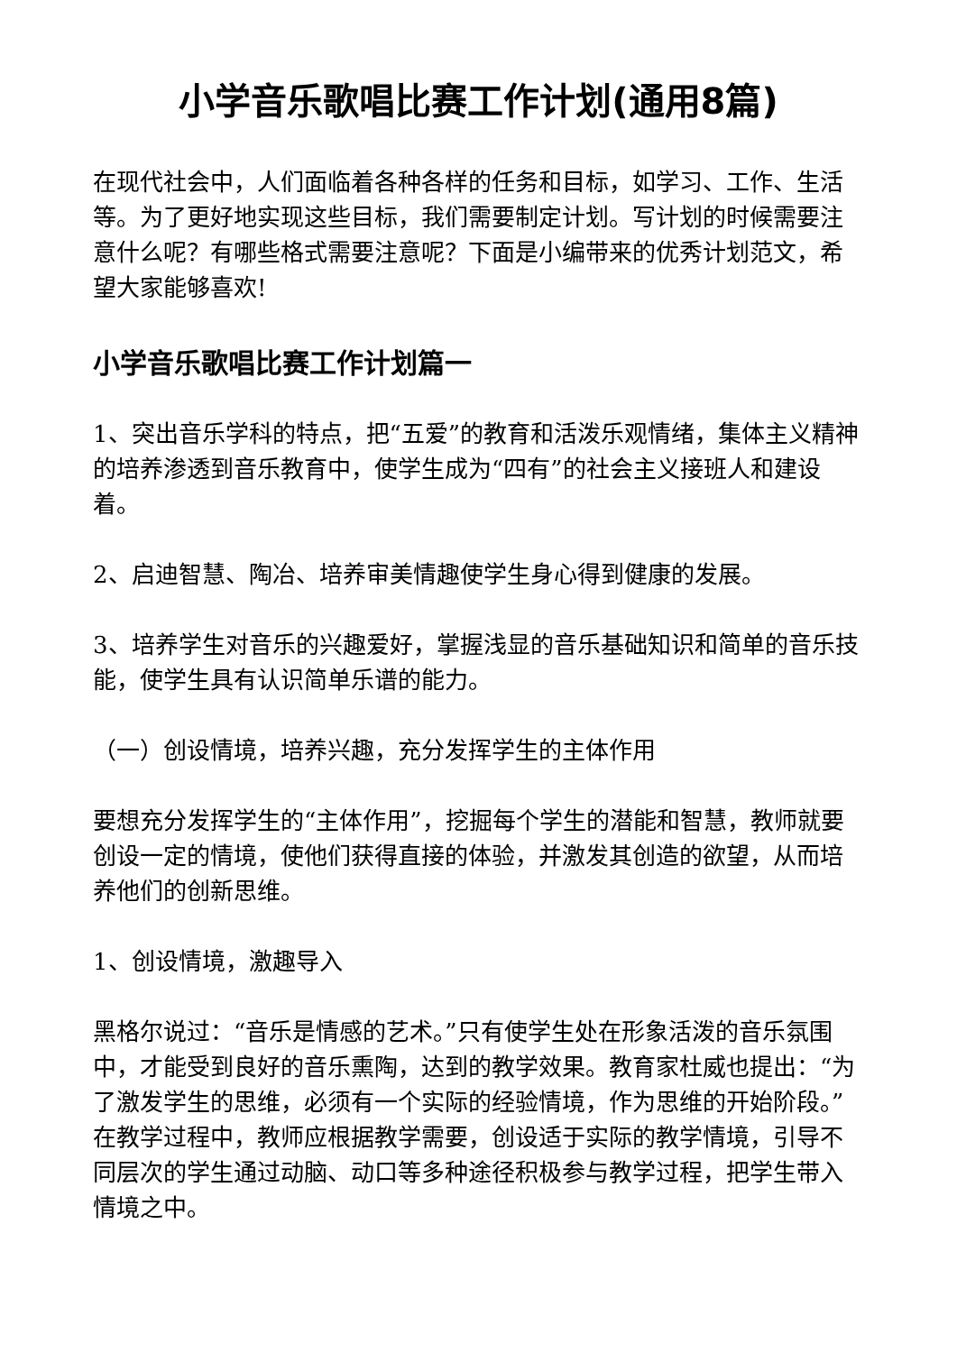小学音乐歌唱比赛工作计划(通用8篇)
在现代社会中，人们面临着各种各样的任务和目标，如学习、工作、生活等。为了更好地实现这些目标，我们需要制定计划。写计划的时候需要注意什么呢？有哪些格式需要注意呢？下面是小编带来的优秀计划范文，希望大家能够喜欢!
小学音乐歌唱比赛工作计划篇一
1、突出音乐学科的特点，把“五爱”的教育和活泼乐观情绪，集体主义精神的培养渗透到音乐教育中，使学生成为“四有”的社会主义接班人和建设着。
2、启迪智慧、陶冶、培养审美情趣使学生身心得到健康的发展。
3、培养学生对音乐的兴趣爱好，掌握浅显的音乐基础知识和简单的音乐技能，使学生具有认识简单乐谱的能力。
（一）创设情境，培养兴趣，充分发挥学生的主体作用
要想充分发挥学生的“主体作用”，挖掘每个学生的潜能和智慧，教师就要创设一定的情境，使他们获得直接的体验，并激发其创造的欲望，从而培养他们的创新思维。
1、创设情境，激趣导入
黑格尔说过：“音乐是情感的艺术。”只有使学生处在形象活泼的音乐氛围中，才能受到良好的音乐熏陶，达到的教学效果。教育家杜威也提出：“为了激发学生的思维，必须有一个实际的经验情境，作为思维的开始阶段。”在教学过程中，教师应根据教学需要，创设适于实际的教学情境，引导不同层次的学生通过动脑、动口等多种途径积极参与教学过程，把学生带入情境之中。